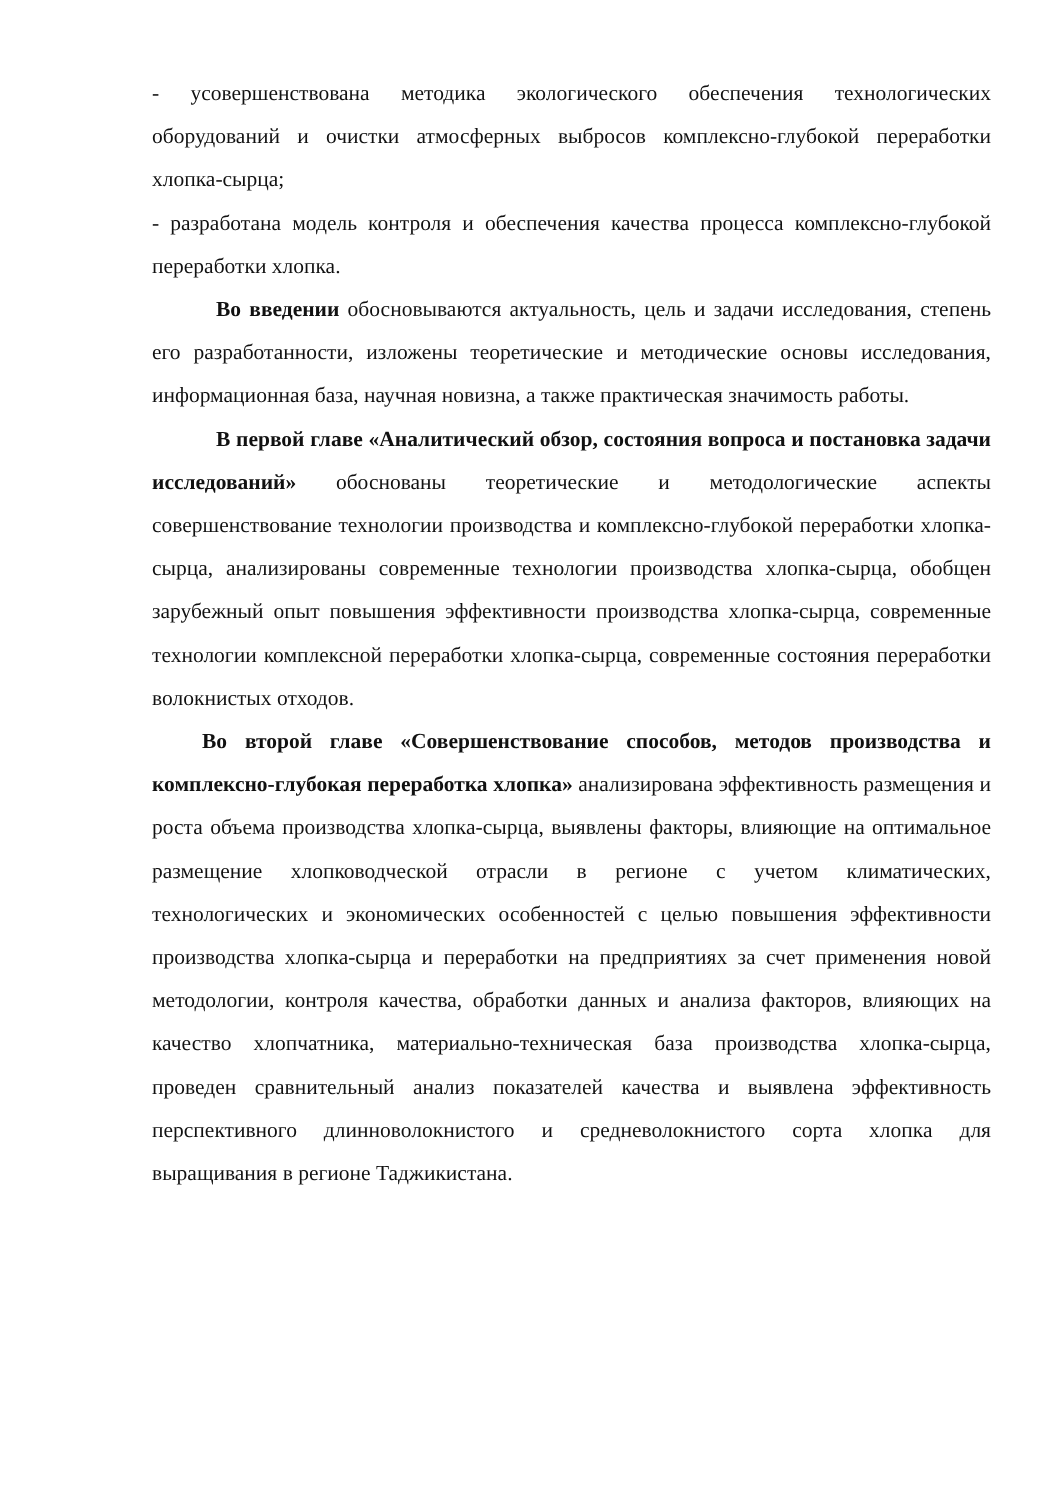- усовершенствована методика экологического обеспечения технологических оборудований и очистки атмосферных выбросов комплексно-глубокой переработки хлопка-сырца;
- разработана модель контроля и обеспечения качества процесса комплексно-глубокой переработки хлопка.
Во введении обосновываются актуальность, цель и задачи исследования, степень его разработанности, изложены теоретические и методические основы исследования, информационная база, научная новизна, а также практическая значимость работы.
В первой главе «Аналитический обзор, состояния вопроса и постановка задачи исследований» обоснованы теоретические и методологические аспекты совершенствование технологии производства и комплексно-глубокой переработки хлопка-сырца, анализированы современные технологии производства хлопка-сырца, обобщен зарубежный опыт повышения эффективности производства хлопка-сырца, современные технологии комплексной переработки хлопка-сырца, современные состояния переработки волокнистых отходов.
Во второй главе «Совершенствование способов, методов производства и комплексно-глубокая переработка хлопка» анализирована эффективность размещения и роста объема производства хлопка-сырца, выявлены факторы, влияющие на оптимальное размещение хлопководческой отрасли в регионе с учетом климатических, технологических и экономических особенностей с целью повышения эффективности производства хлопка-сырца и переработки на предприятиях за счет применения новой методологии, контроля качества, обработки данных и анализа факторов, влияющих на качество хлопчатника, материально-техническая база производства хлопка-сырца, проведен сравнительный анализ показателей качества и выявлена эффективность перспективного длинноволокнистого и средневолокнистого сорта хлопка для выращивания в регионе Таджикистана.